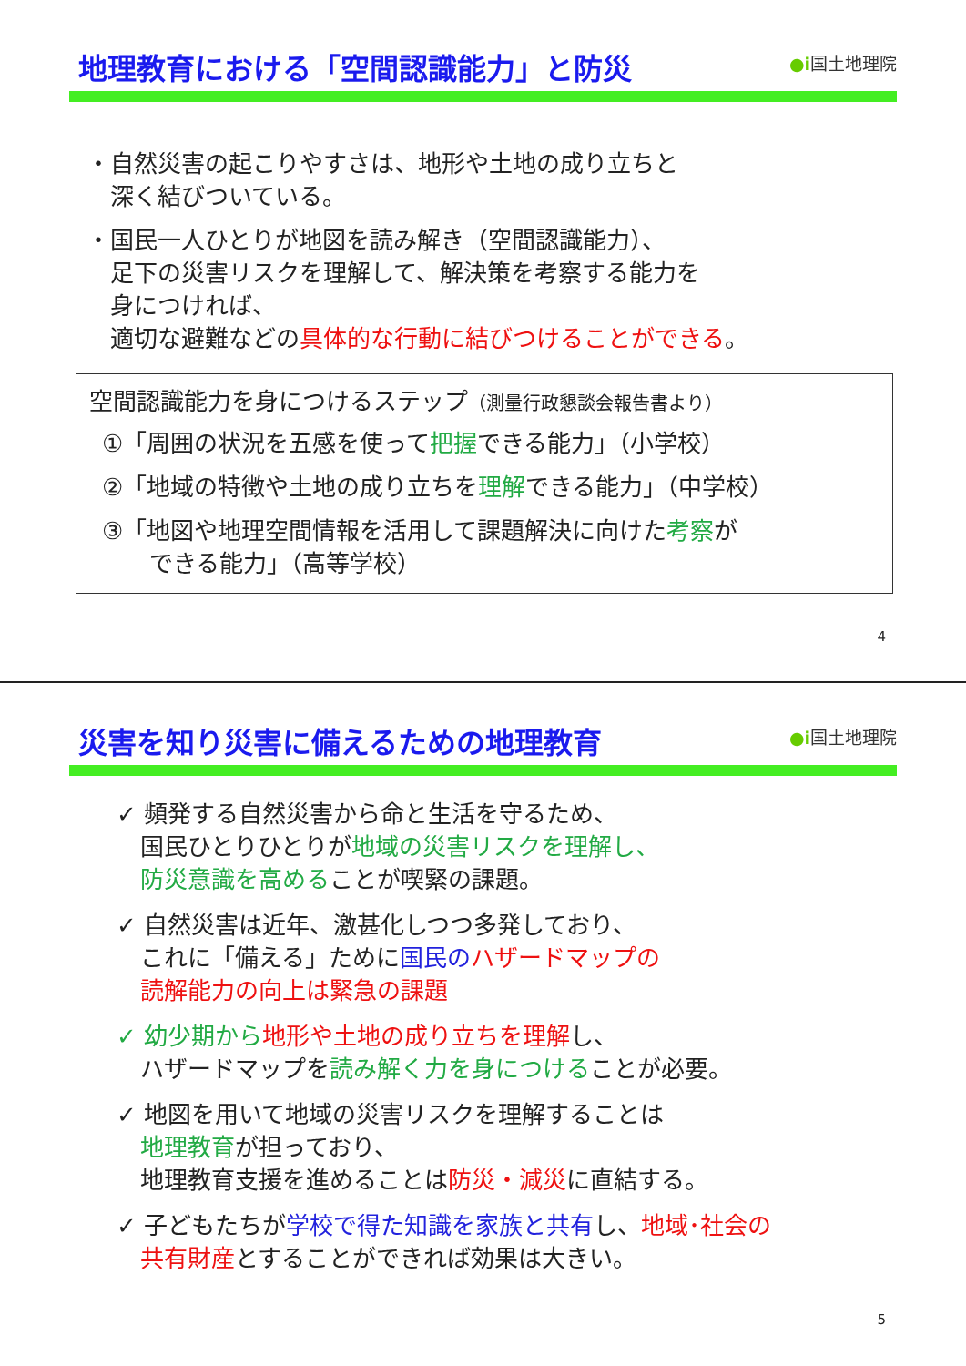地理教育における「空間認識能力」と防災
●ⅰ国土地理院
・自然災害の起こりやすさは、地形や土地の成り立ちと
　深く結びついている。
・国民一人ひとりが地図を読み解き（空間認識能力）、
　足下の災害リスクを理解して、解決策を考察する能力を
　身につければ、
　適切な避難などの具体的な行動に結びつけることができる。
空間認識能力を身につけるステップ（測量行政懇談会報告書より）
①「周囲の状況を五感を使って把握できる能力」（小学校）
②「地域の特徴や土地の成り立ちを理解できる能力」（中学校）
③「地図や地理空間情報を活用して課題解決に向けた考察が
　　できる能力」（高等学校）
4
災害を知り災害に備えるための地理教育
●ⅰ国土地理院
✓ 頻発する自然災害から命と生活を守るため、
　国民ひとりひとりが地域の災害リスクを理解し、
　防災意識を高めることが喫緊の課題。
✓ 自然災害は近年、激甚化しつつ多発しており、
　これに「備える」ために国民の ハザードマップの
　読解能力の向上は緊急の課題
✓ 幼少期から 地形や土地の成り立ちを理解し、
　ハザードマップを読み解く力を身につけることが必要。
✓ 地図を用いて地域の災害リスクを理解することは
　地理教育が担っており、
　地理教育支援を進めることは防災・減災に直結する。
✓ 子どもたちが学校で得た知識を家族と共有し、地域･社会の
　共有財産とすることができれば効果は大きい。
5